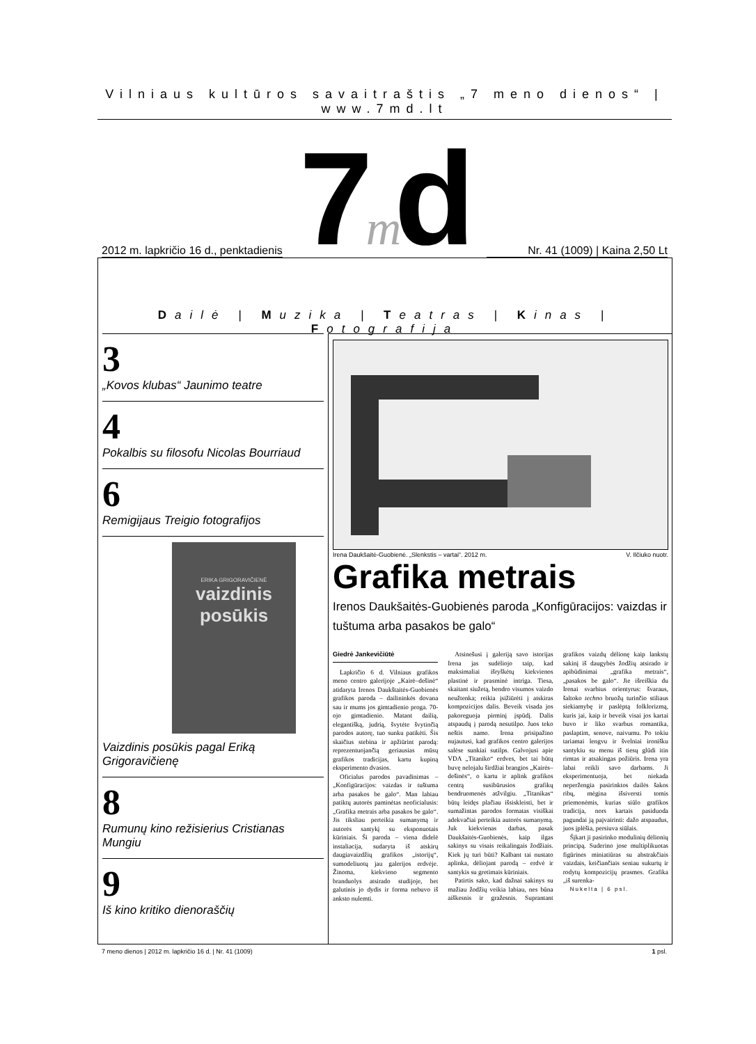Vilniaus kultūros savaitraštis „7 meno dienos“ | www.7md.lt
2012 m. lapkričio 16 d., penktadienis
7md
Nr. 41 (1009) | Kaina 2,50 Lt
Dailė | Muzika | Teatras | Kinas | Fotografija
3
„Kovos klubas“ Jaunimo teatre
4
Pokalbis su filosofu Nicolas Bourriaud
6
Remigijaus Treigio fotografijos
ERIKA GRIGORAVIČIENĖ
vaizdinis posūkis
Vaizdinis posūkis pagal Eriką Grigoravičienę
8
Rumunų kino režisierius Cristianas Mungiu
9
Iš kino kritiko dienoraščių
Irena Daukšaitė-Guobienė. „Slenkstis – vartai“. 2012 m. V. Ilčiuko nuotr.
Grafika metrais
Irenos Daukšaitės-Guobienės paroda „Konfigūracijos: vaizdas ir tuštuma arba pasakos be galo“
Giedrė Jankevičiūtė
Lapkričio 6 d. Vilniaus grafikos meno centro galerijoje „Kairė–dešinė“ atidaryta Irenos Daukštaitės-Guobienės grafikos paroda – dailininkės dovana sau ir mums jos gimtadienio proga. 70-ojo gimtadienio. Matant dailią, elegantišką, judrią, švytėte švytinčią parodos autorę, tuo sunku patikėti. Šis skaičius stebina ir apžiūrint parodą: reprezentuojančią geriausias mūsų grafikos tradicijas, kartu kupiną eksperimento dvasios.
Oficialus parodos pavadinimas – „Konfigūracijos: vaizdas ir tuštuma arba pasakos be galo“. Man labiau patiktų autorės paminėtas neoficialusis: „Grafika metrais arba pasakos be galo“. Jis tiksliau perteikia sumanymą ir autorės santykį su eksponuotais kūriniais. Ši paroda – viena didelė instaliacija, sudaryta iš atskirų daugiavaizdžių grafikos „istorijų“, sumodeliuotų jau galerijos erdvėje. Žinoma, kiekvieno segmento branduolys atsirado studijoje, bet galutinis jo dydis ir forma nebuvo iš anksto nulemti.
Atsinešusi į galeriją savo istorijas Irena jas sudėliojo taip, kad maksimaliai išryškėtų kiekvienos plastinė ir prasminė intriga. Tiesa, skaitant siužetą, bendro visumos vaizdo neužtenka; reikia įsižiūrėti į atskiras kompozicijos dalis. Beveik visada jos pakoreguoja pirminį įspūdį. Dalis atspaudų į parodą nesutilpo. Juos teko neštis namo. Irena prisipažino nujautusi, kad grafikos centro galerijos salėse sunkiai sutilps. Galvojusi apie VDA „Titaniko“ erdves, bet tai būtų buvę nelojalu širdžiai brangios „Kairės–dešinės“, o kartu ir aplink grafikos centrą susibūrusios grafikų bendruomenės atžvilgiu. „Titanikas“ būtų leidęs plačiau išsiskleisti, bet ir sumažintas parodos formatas visiškai adekvačiai perteikia autorės sumanymą. Juk kiekvienas darbas, pasak Daukšaitės-Guobienės, kaip ilgas sakinys su visais reikalingais žodžiais. Kiek jų turi būti? Kalbant tai nustato aplinka, dėliojant parodą – erdvė ir santykis su gretimais kūriniais.
Patirtis sako, kad dažnai sakinys su mažiau žodžių veikia labiau, nes būna aiškesnis ir gražesnis. Suprantant grafikos vaizdų dėlionę kaip lankstų sakinį iš daugybės žodžių atsirado ir apibūdinimai „grafika metrais“, „pasakos be galo“. Jie išreiškia du Irenai svarbius orientyrus: švaraus, šaltoko techno bruožų turinčio stiliaus siekiamybę ir paslėptą folklorizmą, kuris jai, kaip ir beveik visai jos kartai buvo ir liko svarbus romantika, paslaptim, senove, naivumu. Po tokiu tariamai lengvu ir švelniai ironišku santykiu su menu iš tiesų glūdi itin rimtas ir atsakingas požiūris. Irena yra labai reikli savo darbams. Ji eksperimentuoja, bet niekada neperžengia pasirinktos dailės šakos ribų, mėgina išsiversti tomis priemonėmis, kurias siūlo grafikos tradicija, nors kartais pasiduoda pagundai ją paįvairinti: dažo atspaudus, juos įplėšia, persiuva siūlais.
Šįkart ji pasirinko modulinių dėlionių principą. Suderino jose multiplikuotas figūrines miniatiūras su abstrakčiais vaizdais, keičiančiais seniau sukurtų ir rodytų kompozicijų prasmes. Grafika „iš surenka-
Nukelta | 6 psl.
7 meno dienos | 2012 m. lapkričio 16 d. | Nr. 41 (1009) 1 psl.